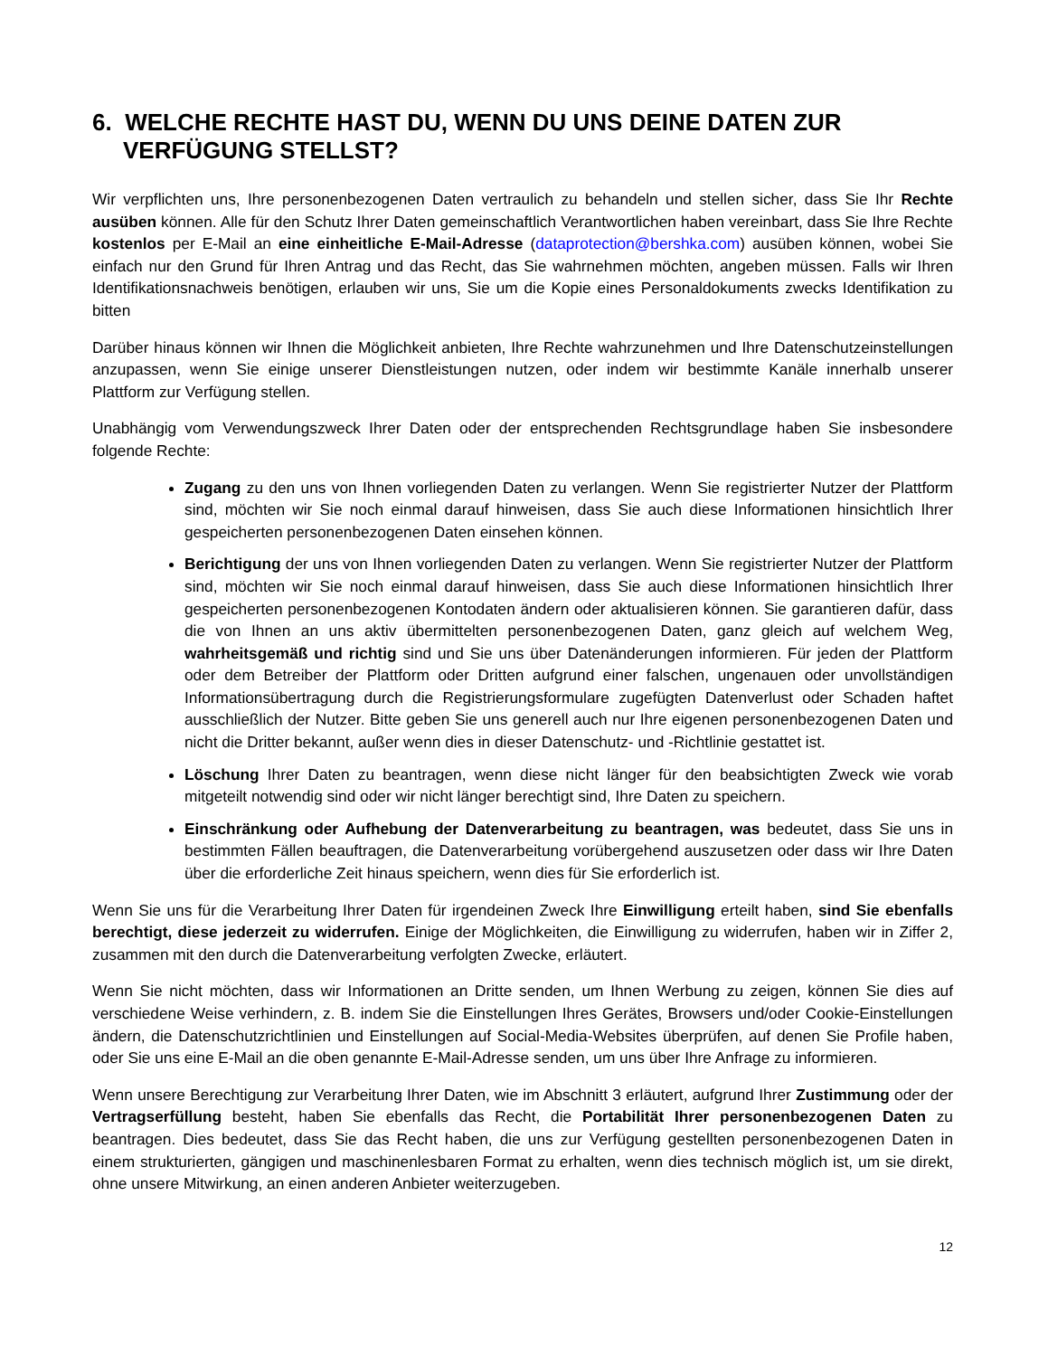6. WELCHE RECHTE HAST DU, WENN DU UNS DEINE DATEN ZUR VERFÜGUNG STELLST?
Wir verpflichten uns, Ihre personenbezogenen Daten vertraulich zu behandeln und stellen sicher, dass Sie Ihr Rechte ausüben können. Alle für den Schutz Ihrer Daten gemeinschaftlich Verantwortlichen haben vereinbart, dass Sie Ihre Rechte kostenlos per E-Mail an eine einheitliche E-Mail-Adresse (dataprotection@bershka.com) ausüben können, wobei Sie einfach nur den Grund für Ihren Antrag und das Recht, das Sie wahrnehmen möchten, angeben müssen. Falls wir Ihren Identifikationsnachweis benötigen, erlauben wir uns, Sie um die Kopie eines Personaldokuments zwecks Identifikation zu bitten
Darüber hinaus können wir Ihnen die Möglichkeit anbieten, Ihre Rechte wahrzunehmen und Ihre Datenschutzeinstellungen anzupassen, wenn Sie einige unserer Dienstleistungen nutzen, oder indem wir bestimmte Kanäle innerhalb unserer Plattform zur Verfügung stellen.
Unabhängig vom Verwendungszweck Ihrer Daten oder der entsprechenden Rechtsgrundlage haben Sie insbesondere folgende Rechte:
Zugang zu den uns von Ihnen vorliegenden Daten zu verlangen. Wenn Sie registrierter Nutzer der Plattform sind, möchten wir Sie noch einmal darauf hinweisen, dass Sie auch diese Informationen hinsichtlich Ihrer gespeicherten personenbezogenen Daten einsehen können.
Berichtigung der uns von Ihnen vorliegenden Daten zu verlangen. Wenn Sie registrierter Nutzer der Plattform sind, möchten wir Sie noch einmal darauf hinweisen, dass Sie auch diese Informationen hinsichtlich Ihrer gespeicherten personenbezogenen Kontodaten ändern oder aktualisieren können. Sie garantieren dafür, dass die von Ihnen an uns aktiv übermittelten personenbezogenen Daten, ganz gleich auf welchem Weg, wahrheitsgemäß und richtig sind und Sie uns über Datenänderungen informieren. Für jeden der Plattform oder dem Betreiber der Plattform oder Dritten aufgrund einer falschen, ungenauen oder unvollständigen Informationsübertragung durch die Registrierungsformulare zugefügten Datenverlust oder Schaden haftet ausschließlich der Nutzer. Bitte geben Sie uns generell auch nur Ihre eigenen personenbezogenen Daten und nicht die Dritter bekannt, außer wenn dies in dieser Datenschutz- und -Richtlinie gestattet ist.
Löschung Ihrer Daten zu beantragen, wenn diese nicht länger für den beabsichtigten Zweck wie vorab mitgeteilt notwendig sind oder wir nicht länger berechtigt sind, Ihre Daten zu speichern.
Einschränkung oder Aufhebung der Datenverarbeitung zu beantragen, was bedeutet, dass Sie uns in bestimmten Fällen beauftragen, die Datenverarbeitung vorübergehend auszusetzen oder dass wir Ihre Daten über die erforderliche Zeit hinaus speichern, wenn dies für Sie erforderlich ist.
Wenn Sie uns für die Verarbeitung Ihrer Daten für irgendeinen Zweck Ihre Einwilligung erteilt haben, sind Sie ebenfalls berechtigt, diese jederzeit zu widerrufen. Einige der Möglichkeiten, die Einwilligung zu widerrufen, haben wir in Ziffer 2, zusammen mit den durch die Datenverarbeitung verfolgten Zwecke, erläutert.
Wenn Sie nicht möchten, dass wir Informationen an Dritte senden, um Ihnen Werbung zu zeigen, können Sie dies auf verschiedene Weise verhindern, z. B. indem Sie die Einstellungen Ihres Gerätes, Browsers und/oder Cookie-Einstellungen ändern, die Datenschutzrichtlinien und Einstellungen auf Social-Media-Websites überprüfen, auf denen Sie Profile haben, oder Sie uns eine E-Mail an die oben genannte E-Mail-Adresse senden, um uns über Ihre Anfrage zu informieren.
Wenn unsere Berechtigung zur Verarbeitung Ihrer Daten, wie im Abschnitt 3 erläutert, aufgrund Ihrer Zustimmung oder der Vertragserfüllung besteht, haben Sie ebenfalls das Recht, die Portabilität Ihrer personenbezogenen Daten zu beantragen. Dies bedeutet, dass Sie das Recht haben, die uns zur Verfügung gestellten personenbezogenen Daten in einem strukturierten, gängigen und maschinenlesbaren Format zu erhalten, wenn dies technisch möglich ist, um sie direkt, ohne unsere Mitwirkung, an einen anderen Anbieter weiterzugeben.
12